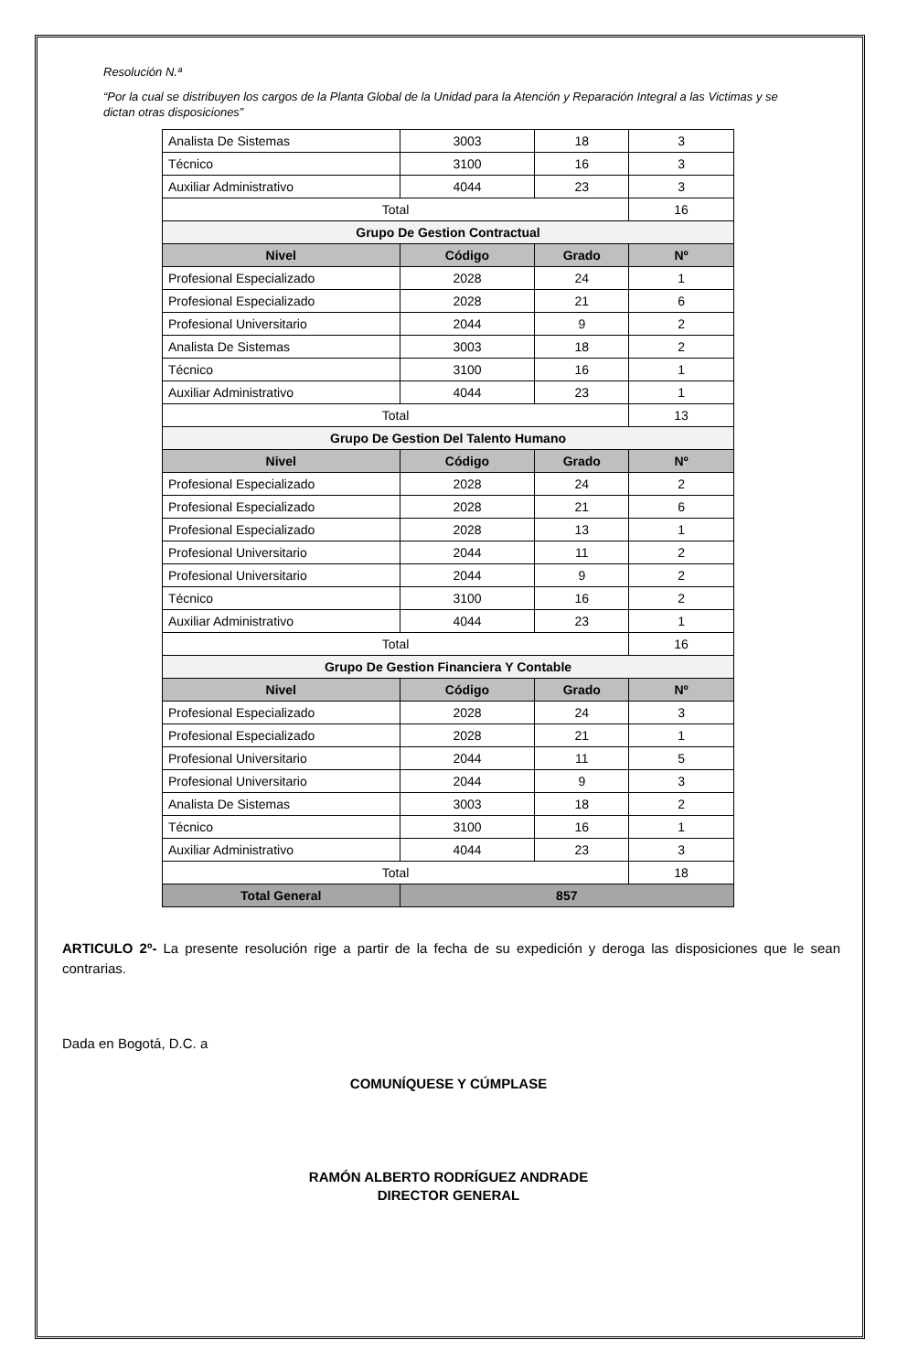Resolución N.ª
“Por la cual se distribuyen los cargos de la Planta Global de la Unidad para la Atención y Reparación Integral a las Victimas y se dictan otras disposiciones”
| Analista De Sistemas | 3003 | 18 | 3 |
| Técnico | 3100 | 16 | 3 |
| Auxiliar Administrativo | 4044 | 23 | 3 |
| Total | | | 16 |
| Grupo De Gestion Contractual | | | |
| Nivel | Código | Grado | Nº |
| Profesional Especializado | 2028 | 24 | 1 |
| Profesional Especializado | 2028 | 21 | 6 |
| Profesional Universitario | 2044 | 9 | 2 |
| Analista De Sistemas | 3003 | 18 | 2 |
| Técnico | 3100 | 16 | 1 |
| Auxiliar Administrativo | 4044 | 23 | 1 |
| Total | | | 13 |
| Grupo De Gestion Del Talento Humano | | | |
| Nivel | Código | Grado | Nº |
| Profesional Especializado | 2028 | 24 | 2 |
| Profesional Especializado | 2028 | 21 | 6 |
| Profesional Especializado | 2028 | 13 | 1 |
| Profesional Universitario | 2044 | 11 | 2 |
| Profesional Universitario | 2044 | 9 | 2 |
| Técnico | 3100 | 16 | 2 |
| Auxiliar Administrativo | 4044 | 23 | 1 |
| Total | | | 16 |
| Grupo De Gestion Financiera Y Contable | | | |
| Nivel | Código | Grado | Nº |
| Profesional Especializado | 2028 | 24 | 3 |
| Profesional Especializado | 2028 | 21 | 1 |
| Profesional Universitario | 2044 | 11 | 5 |
| Profesional Universitario | 2044 | 9 | 3 |
| Analista De Sistemas | 3003 | 18 | 2 |
| Técnico | 3100 | 16 | 1 |
| Auxiliar Administrativo | 4044 | 23 | 3 |
| Total | | | 18 |
| Total General | 857 | | |
ARTICULO 2º- La presente resolución rige a partir de la fecha de su expedición y deroga las disposiciones que le sean contrarias.
Dada en Bogotá, D.C. a
COMUNÍQUESE Y CÚMPLASE
RAMÓN ALBERTO RODRÍGUEZ ANDRADE
DIRECTOR GENERAL